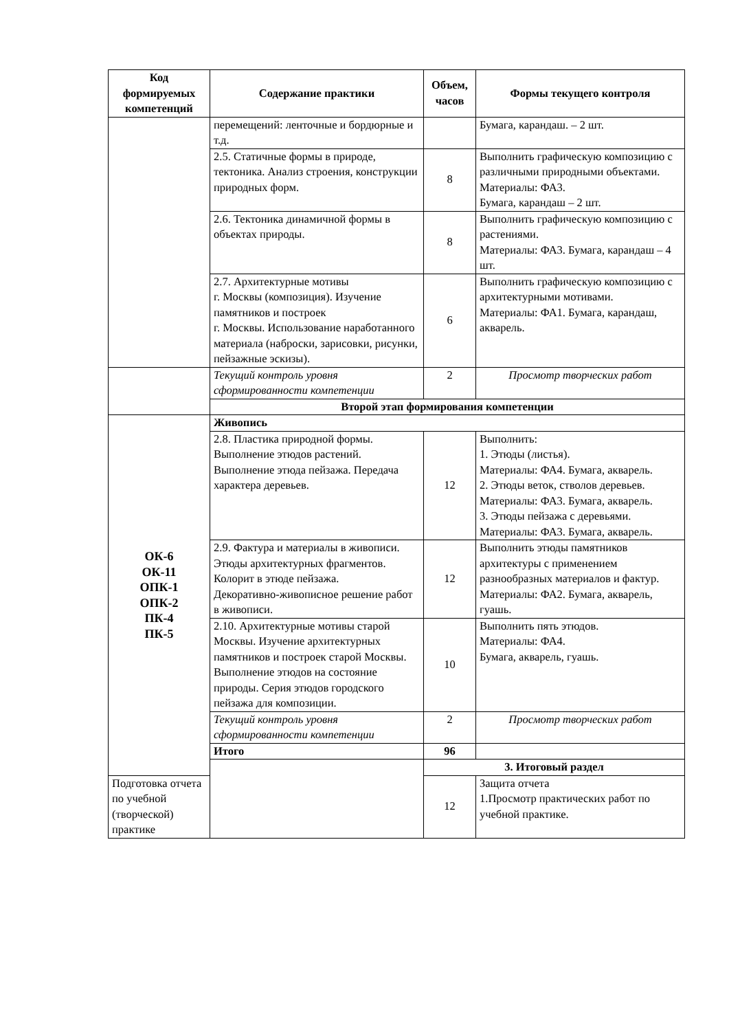| Код формируемых компетенций | Содержание практики | Объем, часов | Формы текущего контроля |
| --- | --- | --- | --- |
| | перемещений: ленточные и бордюрные и т.д. | | Бумага, карандаш. – 2 шт. |
| | 2.5. Статичные формы в природе, тектоника. Анализ строения, конструкции природных форм. | 8 | Выполнить графическую композицию с различными природными объектами. Материалы: ФА3. Бумага, карандаш – 2 шт. |
| | 2.6. Тектоника динамичной формы в объектах природы. | 8 | Выполнить графическую композицию с растениями. Материалы: ФА3. Бумага, карандаш – 4 шт. |
| | 2.7. Архитектурные мотивы г. Москвы (композиция). Изучение памятников и построек г. Москвы. Использование наработанного материала (наброски, зарисовки, рисунки, пейзажные эскизы). | 6 | Выполнить графическую композицию с архитектурными мотивами. Материалы: ФА1. Бумага, карандаш, акварель. |
| | Текущий контроль уровня сформированности компетенции | 2 | Просмотр творческих работ |
| | Второй этап формирования компетенции | | |
| ОК-6 ОК-11 ОПК-1 ОПК-2 ПК-4 ПК-5 | Живопись | | |
| | 2.8. Пластика природной формы. Выполнение этюдов растений. Выполнение этюда пейзажа. Передача характера деревьев. | 12 | Выполнить: 1. Этюды (листья). Материалы: ФА4. Бумага, акварель. 2. Этюды веток, стволов деревьев. Материалы: ФА3. Бумага, акварель. 3. Этюды пейзажа с деревьями. Материалы: ФА3. Бумага, акварель. |
| | 2.9. Фактура и материалы в живописи. Этюды архитектурных фрагментов. Колорит в этюде пейзажа. Декоративно-живописное решение работ в живописи. | 12 | Выполнить этюды памятников архитектуры с применением разнообразных материалов и фактур. Материалы: ФА2. Бумага, акварель, гуашь. |
| | 2.10. Архитектурные мотивы старой Москвы. Изучение архитектурных памятников и построек старой Москвы. Выполнение этюдов на состояние природы. Серия этюдов городского пейзажа для композиции. | 10 | Выполнить пять этюдов. Материалы: ФА4. Бумага, акварель, гуашь. |
| | Текущий контроль уровня сформированности компетенции | 2 | Просмотр творческих работ |
| | Итого | 96 | |
| | | 3. Итоговый раздел | |
| Подготовка отчета по учебной (творческой) практике | | 12 | Защита отчета 1.Просмотр практических работ по учебной практике. |